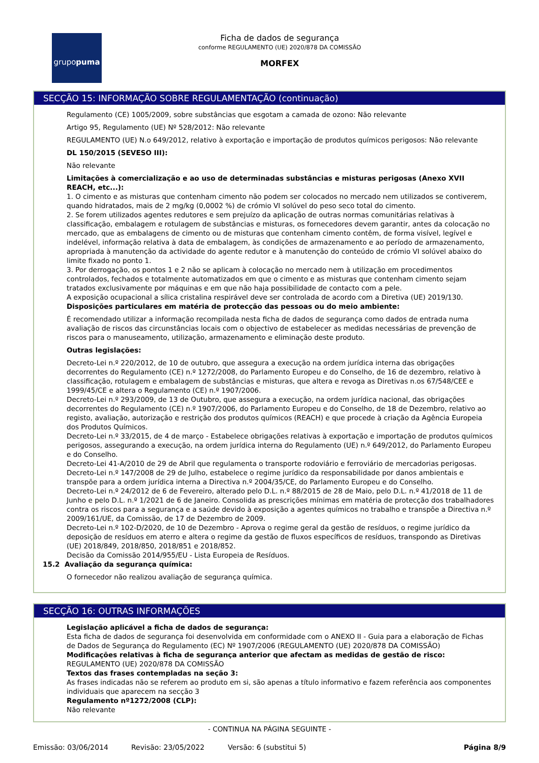grupopuma
Ficha de dados de segurança
conforme REGULAMENTO (UE) 2020/878 DA COMISSÃO
MORFEX
SECÇÃO 15: INFORMAÇÃO SOBRE REGULAMENTAÇÃO (continuação)
Regulamento (CE) 1005/2009, sobre substâncias que esgotam a camada de ozono: Não relevante
Artigo 95, Regulamento (UE) Nº 528/2012: Não relevante
REGULAMENTO (UE) N.o 649/2012, relativo à exportação e importação de produtos químicos perigosos: Não relevante
DL 150/2015 (SEVESO III):
Não relevante
Limitações à comercialização e ao uso de determinadas substâncias e misturas perigosas (Anexo XVII REACH, etc...):
1. O cimento e as misturas que contenham cimento não podem ser colocados no mercado nem utilizados se contiverem, quando hidratados, mais de 2 mg/kg (0,0002 %) de crómio VI solúvel do peso seco total do cimento.
2. Se forem utilizados agentes redutores e sem prejuízo da aplicação de outras normas comunitárias relativas à classificação, embalagem e rotulagem de substâncias e misturas, os fornecedores devem garantir, antes da colocação no mercado, que as embalagens de cimento ou de misturas que contenham cimento contêm, de forma visível, legível e indelével, informação relativa à data de embalagem, às condições de armazenamento e ao período de armazenamento, apropriada à manutenção da actividade do agente redutor e à manutenção do conteúdo de crómio VI solúvel abaixo do limite fixado no ponto 1.
3. Por derrogação, os pontos 1 e 2 não se aplicam à colocação no mercado nem à utilização em procedimentos controlados, fechados e totalmente automatizados em que o cimento e as misturas que contenham cimento sejam tratados exclusivamente por máquinas e em que não haja possibilidade de contacto com a pele.
A exposição ocupacional a sílica cristalina respirável deve ser controlada de acordo com a Diretiva (UE) 2019/130.
Disposições particulares em matéria de protecção das pessoas ou do meio ambiente:
É recomendado utilizar a informação recompilada nesta ficha de dados de segurança como dados de entrada numa avaliação de riscos das circunstâncias locais com o objectivo de estabelecer as medidas necessárias de prevenção de riscos para o manuseamento, utilização, armazenamento e eliminação deste produto.
Outras legislações:
Decreto-Lei n.º 220/2012, de 10 de outubro, que assegura a execução na ordem jurídica interna das obrigações decorrentes do Regulamento (CE) n.º 1272/2008, do Parlamento Europeu e do Conselho, de 16 de dezembro, relativo à classificação, rotulagem e embalagem de substâncias e misturas, que altera e revoga as Diretivas n.os 67/548/CEE e 1999/45/CE e altera o Regulamento (CE) n.º 1907/2006.
Decreto-Lei n.º 293/2009, de 13 de Outubro, que assegura a execução, na ordem jurídica nacional, das obrigações decorrentes do Regulamento (CE) n.º 1907/2006, do Parlamento Europeu e do Conselho, de 18 de Dezembro, relativo ao registo, avaliação, autorização e restrição dos produtos químicos (REACH) e que procede à criação da Agência Europeia dos Produtos Químicos.
Decreto-Lei n.º 33/2015, de 4 de março - Estabelece obrigações relativas à exportação e importação de produtos químicos perigosos, assegurando a execução, na ordem jurídica interna do Regulamento (UE) n.º 649/2012, do Parlamento Europeu e do Conselho.
Decreto-Lei 41-A/2010 de 29 de Abril que regulamenta o transporte rodoviário e ferroviário de mercadorias perigosas.
Decreto-Lei n.º 147/2008 de 29 de Julho, estabelece o regime jurídico da responsabilidade por danos ambientais e transpõe para a ordem jurídica interna a Directiva n.º 2004/35/CE, do Parlamento Europeu e do Conselho.
Decreto-Lei n.º 24/2012 de 6 de Fevereiro, alterado pelo D.L. n.º 88/2015 de 28 de Maio, pelo D.L. n.º 41/2018 de 11 de Junho e pelo D.L. n.º 1/2021 de 6 de Janeiro. Consolida as prescrições mínimas em matéria de protecção dos trabalhadores contra os riscos para a segurança e a saúde devido à exposição a agentes químicos no trabalho e transpõe a Directiva n.º 2009/161/UE, da Comissão, de 17 de Dezembro de 2009.
Decreto-Lei n.º 102-D/2020, de 10 de Dezembro - Aprova o regime geral da gestão de resíduos, o regime jurídico da deposição de resíduos em aterro e altera o regime da gestão de fluxos específicos de resíduos, transpondo as Diretivas (UE) 2018/849, 2018/850, 2018/851 e 2018/852.
Decisão da Comissão 2014/955/EU - Lista Europeia de Resíduos.
15.2 Avaliação da segurança química:
O fornecedor não realizou avaliação de segurança química.
SECÇÃO 16: OUTRAS INFORMAÇÕES
Legislação aplicável a ficha de dados de segurança:
Esta ficha de dados de segurança foi desenvolvida em conformidade com o ANEXO II - Guia para a elaboração de Fichas de Dados de Segurança do Regulamento (EC) Nº 1907/2006 (REGULAMENTO (UE) 2020/878 DA COMISSÃO)
Modificações relativas à ficha de segurança anterior que afectam as medidas de gestão de risco:
REGULAMENTO (UE) 2020/878 DA COMISSÃO
Textos das frases contempladas na seção 3:
As frases indicadas não se referem ao produto em si, são apenas a título informativo e fazem referência aos componentes individuais que aparecem na secção 3
Regulamento nº1272/2008 (CLP):
Não relevante
- CONTINUA NA PÁGINA SEGUINTE -
Emissão: 03/06/2014 Revisão: 23/05/2022 Versão: 6 (substitui 5) Página 8/9